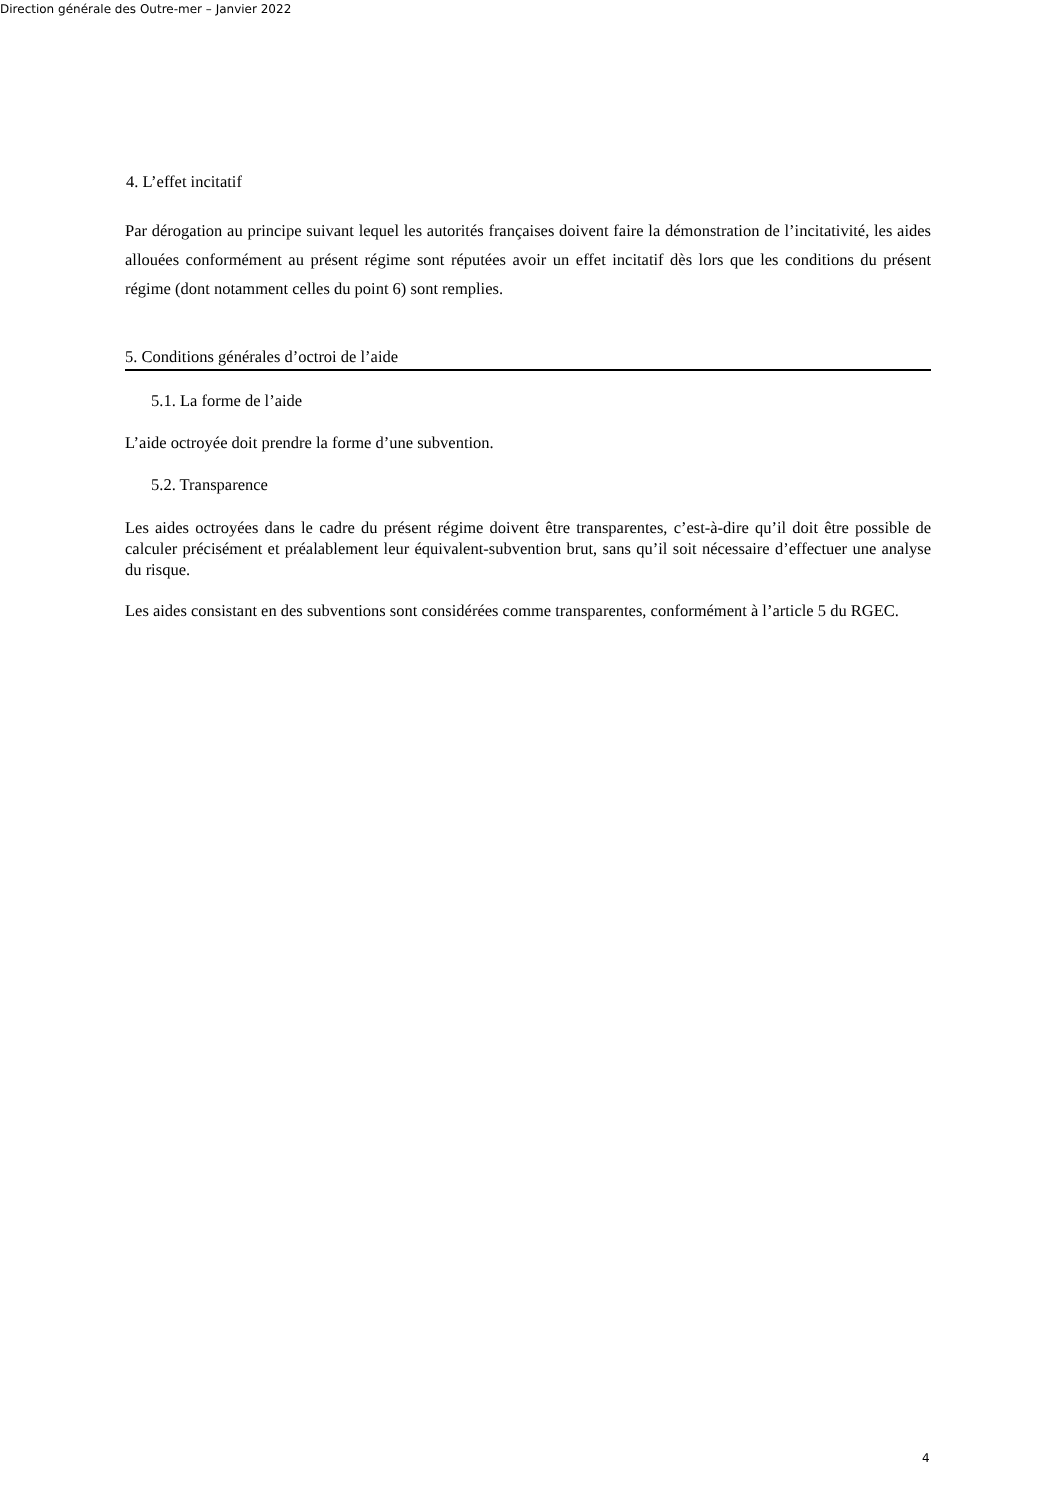Direction générale des Outre-mer – Janvier 2022
4. L’effet incitatif
Par dérogation au principe suivant lequel les autorités françaises doivent faire la démonstration de l’incitativité, les aides allouées conformément au présent régime sont réputées avoir un effet incitatif dès lors que les conditions du présent régime (dont notamment celles du point 6) sont remplies.
5. Conditions générales d’octroi de l’aide
5.1. La forme de l’aide
L’aide octroyée doit prendre la forme d’une subvention.
5.2. Transparence
Les aides octroyées dans le cadre du présent régime doivent être transparentes, c’est-à-dire qu’il doit être possible de calculer précisément et préalablement leur équivalent-subvention brut, sans qu’il soit nécessaire d’effectuer une analyse du risque.
Les aides consistant en des subventions sont considérées comme transparentes, conformément à l’article 5 du RGEC.
4